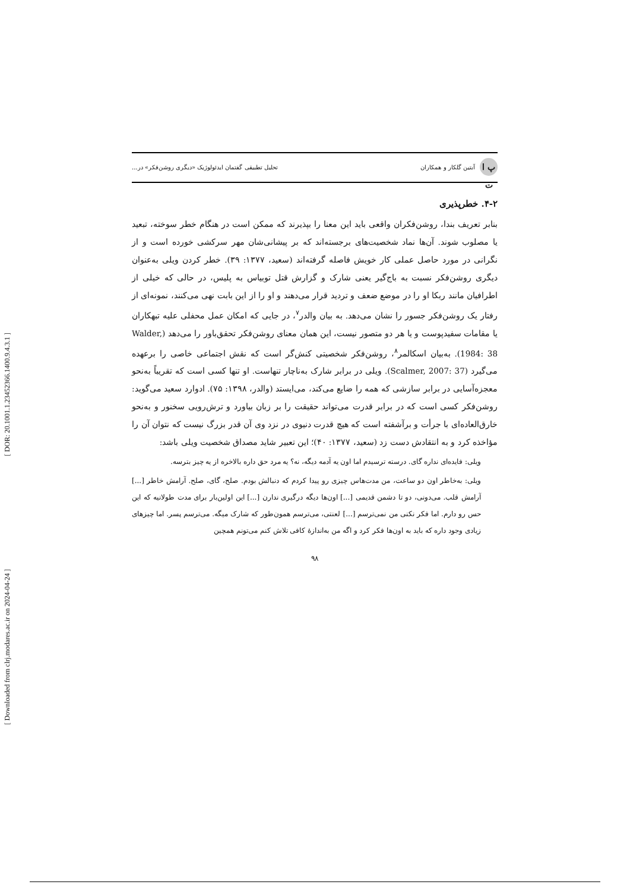[ DOR: 20.1001.1.23452366.1400.9.4.3.1 ]
[ Downloaded from clrj.modares.ac.ir on 2024-04-24 ]
پ ا ت آبتین گلکار و همکاران
تحلیل تطبیقی گفتمان ایدئولوژیک «دیگری روشن‌فکر» در...
۴-۲. خطرپذیری
بنابر تعریف بندا، روشن‌فکران واقعی باید این معنا را بپذیرند که ممکن است در هنگام خطر سوخته، تبعید یا مصلوب شوند. آن‌ها نماد شخصیت‌های برجسته‌اند که بر پیشانی‌شان مهر سرکشی خورده است و از نگرانی در مورد حاصل عملی کار خویش فاصله گرفته‌اند (سعید، ۱۳۷۷: ۳۹). خطر کردن ویلی به‌عنوان دیگری روشن‌فکر نسبت به باج‌گیر یعنی شارک و گزارش قتل توبیاس به پلیس، در حالی که خیلی از اطرافیان مانند ربکا او را در موضع ضعف و تردید قرار می‌دهند و او را از این بابت نهی می‌کنند، نمونه‌ای از رفتار یک روشن‌فکر جسور را نشان می‌دهد. به بیان والدر<sup>۷</sup>، در جایی که امکان عمل محفلی علیه تبهکاران یا مقامات سفیدپوست و یا هر دو متصور نیست، این همان معنای روشن‌فکر تحقق‌باور را می‌دهد (Walder, 1984: 38). به‌بیان اسکالمر<sup>۸</sup>، روشن‌فکر شخصیتی کنش‌گر است که نقش اجتماعی خاصی را برعهده می‌گیرد (Scalmer, 2007: 37). ویلی در برابر شارک به‌ناچار تنهاست. او تنها کسی است که تقریباً به‌نحو معجزه‌آسایی در برابر سازشی که همه را ضایع می‌کند، می‌ایستد (والدر، ۱۳۹۸: ۷۵). ادوارد سعید می‌گوید: روشن‌فکر کسی است که در برابر قدرت می‌تواند حقیقت را بر زبان بیاورد و ترش‌رویی سخنور و به‌نحو خارق‌العاده‌ای با جرأت و برآشفته است که هیچ قدرت دنیوی در نزد وی آن قدر بزرگ نیست که نتوان آن را مؤاخذه کرد و به انتقادش دست زد (سعید، ۱۳۷۷: ۴۰)؛ این تعبیر شاید مصداق شخصیت ویلی باشد:
ویلی: فایده‌ای نداره گای. درسته ترسیدم اما اون یه آدمه دیگه، نه؟ یه مرد حق داره بالاخره از یه چیز بترسه.
ویلی: به‌خاطر اون دو ساعت، من مدت‌هاس چیزی رو پیدا کردم که دنبالش بودم. صلح، گای، صلح. آرامش خاطر [...] آرامش قلب. می‌دونی، دو تا دشمن قدیمی [...] اون‌ها دیگه درگیری ندارن [...] این اولین‌بار برای مدت طولانیه که این حس رو دارم. اما فکر نکنی من نمی‌ترسم [...] لعنتی، می‌ترسم همون‌طور که شارک میگه. می‌ترسم پسر. اما چیزهای زیادی وجود داره که باید به اون‌ها فکر کرد و اگه من به‌اندازهٔ کافی تلاش کنم می‌تونم همچین
۹۸